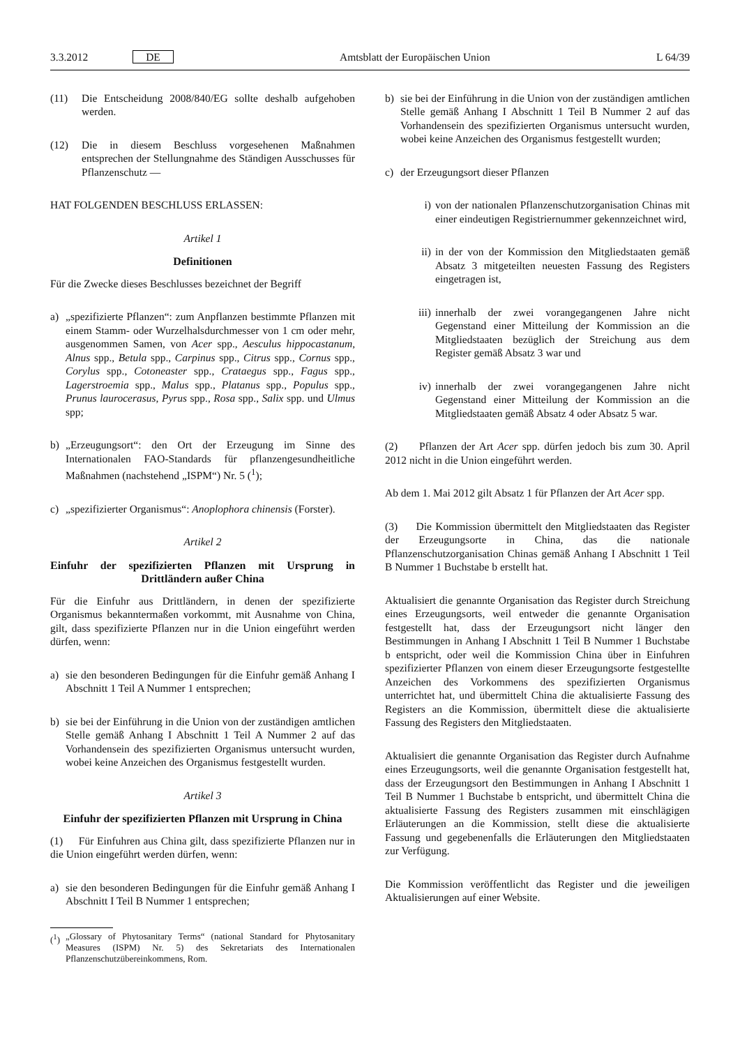3.3.2012 DE Amtsblatt der Europäischen Union L 64/39
(11) Die Entscheidung 2008/840/EG sollte deshalb aufgehoben werden.
(12) Die in diesem Beschluss vorgesehenen Maßnahmen entsprechen der Stellungnahme des Ständigen Ausschusses für Pflanzenschutz —
HAT FOLGENDEN BESCHLUSS ERLASSEN:
Artikel 1
Definitionen
Für die Zwecke dieses Beschlusses bezeichnet der Begriff
a) „spezifizierte Pflanzen“: zum Anpflanzen bestimmte Pflanzen mit einem Stamm- oder Wurzelhalsdurchmesser von 1 cm oder mehr, ausgenommen Samen, von Acer spp., Aesculus hippocastanum, Alnus spp., Betula spp., Carpinus spp., Citrus spp., Cornus spp., Corylus spp., Cotoneaster spp., Crataegus spp., Fagus spp., Lagerstroemia spp., Malus spp., Platanus spp., Populus spp., Prunus laurocerasus, Pyrus spp., Rosa spp., Salix spp. und Ulmus spp;
b) „Erzeugungsort“: den Ort der Erzeugung im Sinne des Internationalen FAO-Standards für pflanzengesundheitliche Maßnahmen (nachstehend „ISPM“) Nr. 5 (<sup>1</sup>);
c) „spezifizierter Organismus“: Anoplophora chinensis (Forster).
Artikel 2
Einfuhr der spezifizierten Pflanzen mit Ursprung in Drittländern außer China
Für die Einfuhr aus Drittländern, in denen der spezifizierte Organismus bekanntermaßen vorkommt, mit Ausnahme von China, gilt, dass spezifizierte Pflanzen nur in die Union eingeführt werden dürfen, wenn:
a) sie den besonderen Bedingungen für die Einfuhr gemäß Anhang I Abschnitt 1 Teil A Nummer 1 entsprechen;
b) sie bei der Einführung in die Union von der zuständigen amtlichen Stelle gemäß Anhang I Abschnitt 1 Teil A Nummer 2 auf das Vorhandensein des spezifizierten Organismus untersucht wurden, wobei keine Anzeichen des Organismus festgestellt wurden.
Artikel 3
Einfuhr der spezifizierten Pflanzen mit Ursprung in China
(1) Für Einfuhren aus China gilt, dass spezifizierte Pflanzen nur in die Union eingeführt werden dürfen, wenn:
a) sie den besonderen Bedingungen für die Einfuhr gemäß Anhang I Abschnitt I Teil B Nummer 1 entsprechen;
(<sup>1</sup>)
„Glossary of Phytosanitary Terms“ (national Standard for Phytosanitary Measures (ISPM) Nr. 5) des Sekretariats des Internationalen Pflanzenschutzübereinkommens, Rom.
b) sie bei der Einführung in die Union von der zuständigen amtlichen Stelle gemäß Anhang I Abschnitt 1 Teil B Nummer 2 auf das Vorhandensein des spezifizierten Organismus untersucht wurden, wobei keine Anzeichen des Organismus festgestellt wurden;
c) der Erzeugungsort dieser Pflanzen
i) von der nationalen Pflanzenschutzorganisation Chinas mit einer eindeutigen Registriernummer gekennzeichnet wird,
ii) in der von der Kommission den Mitgliedstaaten gemäß Absatz 3 mitgeteilten neuesten Fassung des Registers eingetragen ist,
iii) innerhalb der zwei vorangegangenen Jahre nicht Gegenstand einer Mitteilung der Kommission an die Mitgliedstaaten bezüglich der Streichung aus dem Register gemäß Absatz 3 war und
iv) innerhalb der zwei vorangegangenen Jahre nicht Gegenstand einer Mitteilung der Kommission an die Mitgliedstaaten gemäß Absatz 4 oder Absatz 5 war.
(2) Pflanzen der Art Acer spp. dürfen jedoch bis zum 30. April 2012 nicht in die Union eingeführt werden.
Ab dem 1. Mai 2012 gilt Absatz 1 für Pflanzen der Art Acer spp.
(3) Die Kommission übermittelt den Mitgliedstaaten das Register der Erzeugungsorte in China, das die nationale Pflanzenschutzorganisation Chinas gemäß Anhang I Abschnitt 1 Teil B Nummer 1 Buchstabe b erstellt hat.
Aktualisiert die genannte Organisation das Register durch Streichung eines Erzeugungsorts, weil entweder die genannte Organisation festgestellt hat, dass der Erzeugungsort nicht länger den Bestimmungen in Anhang I Abschnitt 1 Teil B Nummer 1 Buchstabe b entspricht, oder weil die Kommission China über in Einfuhren spezifizierter Pflanzen von einem dieser Erzeugungsorte festgestellte Anzeichen des Vorkommens des spezifizierten Organismus unterrichtet hat, und übermittelt China die aktualisierte Fassung des Registers an die Kommission, übermittelt diese die aktualisierte Fassung des Registers den Mitgliedstaaten.
Aktualisiert die genannte Organisation das Register durch Aufnahme eines Erzeugungsorts, weil die genannte Organisation festgestellt hat, dass der Erzeugungsort den Bestimmungen in Anhang I Abschnitt 1 Teil B Nummer 1 Buchstabe b entspricht, und übermittelt China die aktualisierte Fassung des Registers zusammen mit einschlägigen Erläuterungen an die Kommission, stellt diese die aktualisierte Fassung und gegebenenfalls die Erläuterungen den Mitgliedstaaten zur Verfügung.
Die Kommission veröffentlicht das Register und die jeweiligen Aktualisierungen auf einer Website.